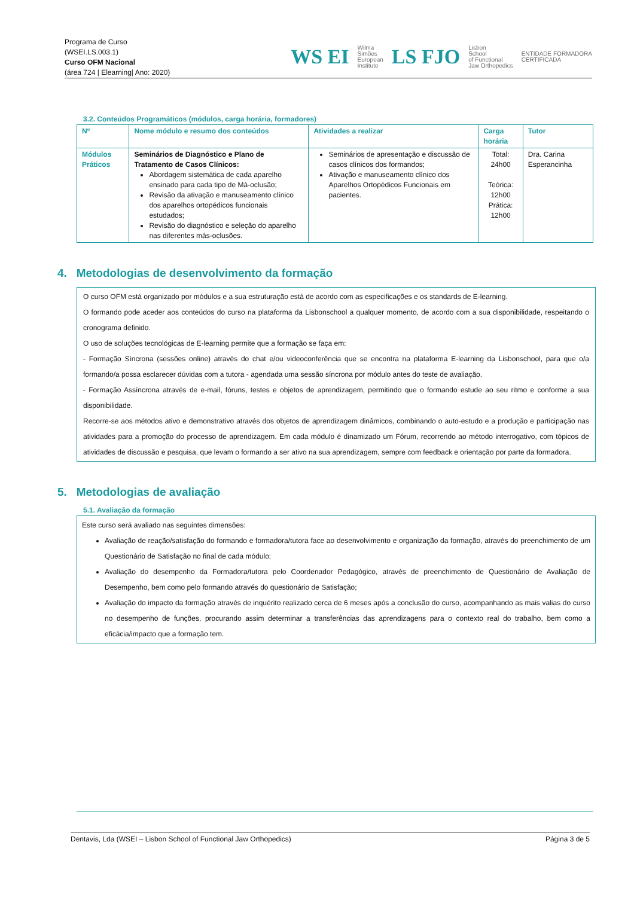Programa de Curso
(WSEI.LS.003.1)
Curso OFM Nacional
(área 724 | Elearning| Ano: 2020)
WS EI Wilma
Simões
European
Institute LS FJO Lisbon
School
of Functional
Jaw Orthopedics ENTIDADE FORMADORA
CERTIFICADA
3.2. Conteúdos Programáticos (módulos, carga horária, formadores)
| Nº | Nome módulo e resumo dos conteúdos | Atividades a realizar | Carga horária | Tutor |
| --- | --- | --- | --- | --- |
| Módulos Práticos | Seminários de Diagnóstico e Plano de Tratamento de Casos Clínicos: Abordagem sistemática de cada aparelho ensinado para cada tipo de Má-oclusão; Revisão da ativação e manuseamento clínico dos aparelhos ortopédicos funcionais estudados; Revisão do diagnóstico e seleção do aparelho nas diferentes más-oclusões. | Seminários de apresentação e discussão de casos clínicos dos formandos; Ativação e manuseamento clínico dos Aparelhos Ortopédicos Funcionais em pacientes. | Total: 24h00 Teórica: 12h00 Prática: 12h00 | Dra. Carina Esperancinha |
4. Metodologias de desenvolvimento da formação
O curso OFM está organizado por módulos e a sua estruturação está de acordo com as especificações e os standards de E-learning.
O formando pode aceder aos conteúdos do curso na plataforma da Lisbonschool a qualquer momento, de acordo com a sua disponibilidade, respeitando o cronograma definido.
O uso de soluções tecnológicas de E-learning permite que a formação se faça em:
- Formação Síncrona (sessões online) através do chat e/ou videoconferência que se encontra na plataforma E-learning da Lisbonschool, para que o/a formando/a possa esclarecer dúvidas com a tutora - agendada uma sessão síncrona por módulo antes do teste de avaliação.
- Formação Assíncrona através de e-mail, fóruns, testes e objetos de aprendizagem, permitindo que o formando estude ao seu ritmo e conforme a sua disponibilidade.
Recorre-se aos métodos ativo e demonstrativo através dos objetos de aprendizagem dinâmicos, combinando o auto-estudo e a produção e participação nas atividades para a promoção do processo de aprendizagem. Em cada módulo é dinamizado um Fórum, recorrendo ao método interrogativo, com tópicos de atividades de discussão e pesquisa, que levam o formando a ser ativo na sua aprendizagem, sempre com feedback e orientação por parte da formadora.
5. Metodologias de avaliação
5.1. Avaliação da formação
Este curso será avaliado nas seguintes dimensões:
Avaliação de reação/satisfação do formando e formadora/tutora face ao desenvolvimento e organização da formação, através do preenchimento de um Questionário de Satisfação no final de cada módulo;
Avaliação do desempenho da Formadora/tutora pelo Coordenador Pedagógico, através de preenchimento de Questionário de Avaliação de Desempenho, bem como pelo formando através do questionário de Satisfação;
Avaliação do impacto da formação através de inquérito realizado cerca de 6 meses após a conclusão do curso, acompanhando as mais valias do curso no desempenho de funções, procurando assim determinar a transferências das aprendizagens para o contexto real do trabalho, bem como a eficácia/impacto que a formação tem.
Dentavis, Lda (WSEI – Lisbon School of Functional Jaw Orthopedics) Página 3 de 5